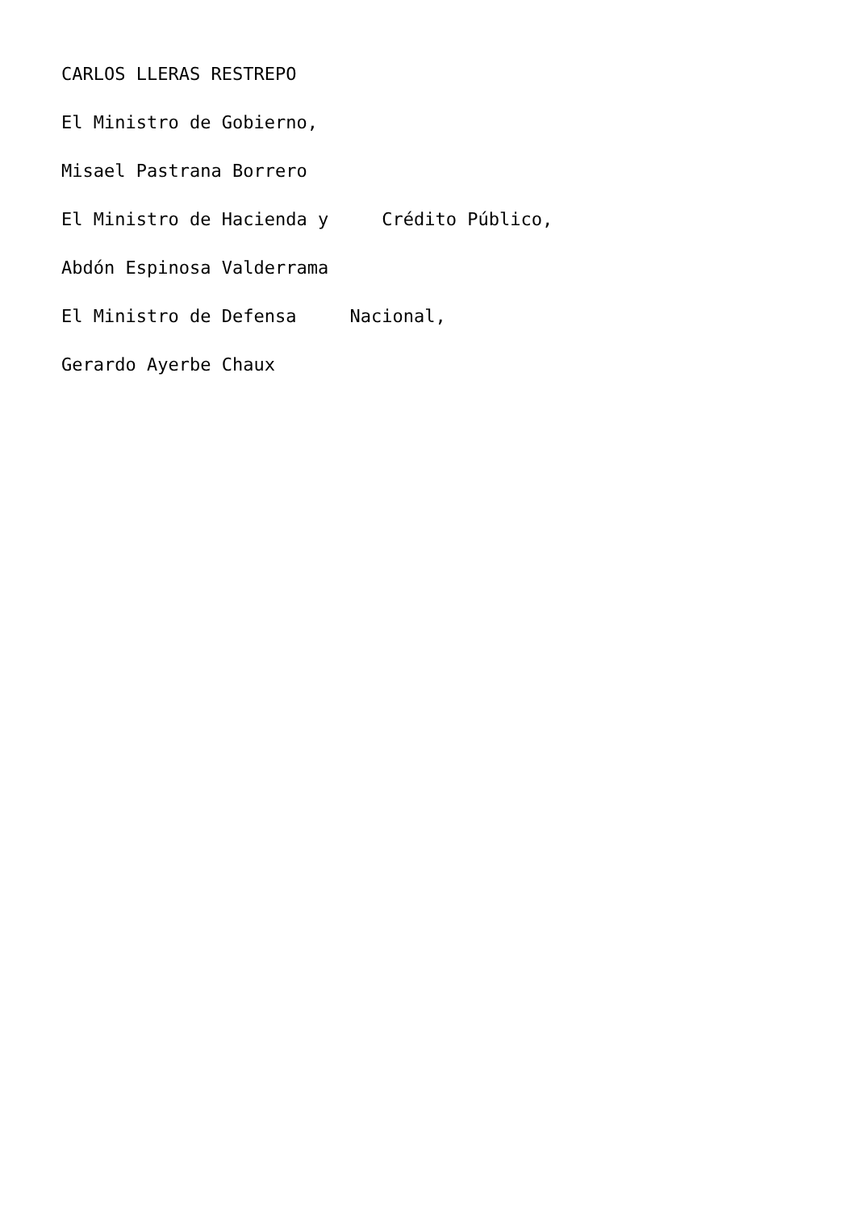CARLOS LLERAS RESTREPO
El Ministro de Gobierno,
Misael Pastrana Borrero
El Ministro de Hacienda y Crédito Público,
Abdón Espinosa Valderrama
El Ministro de Defensa Nacional,
Gerardo Ayerbe Chaux